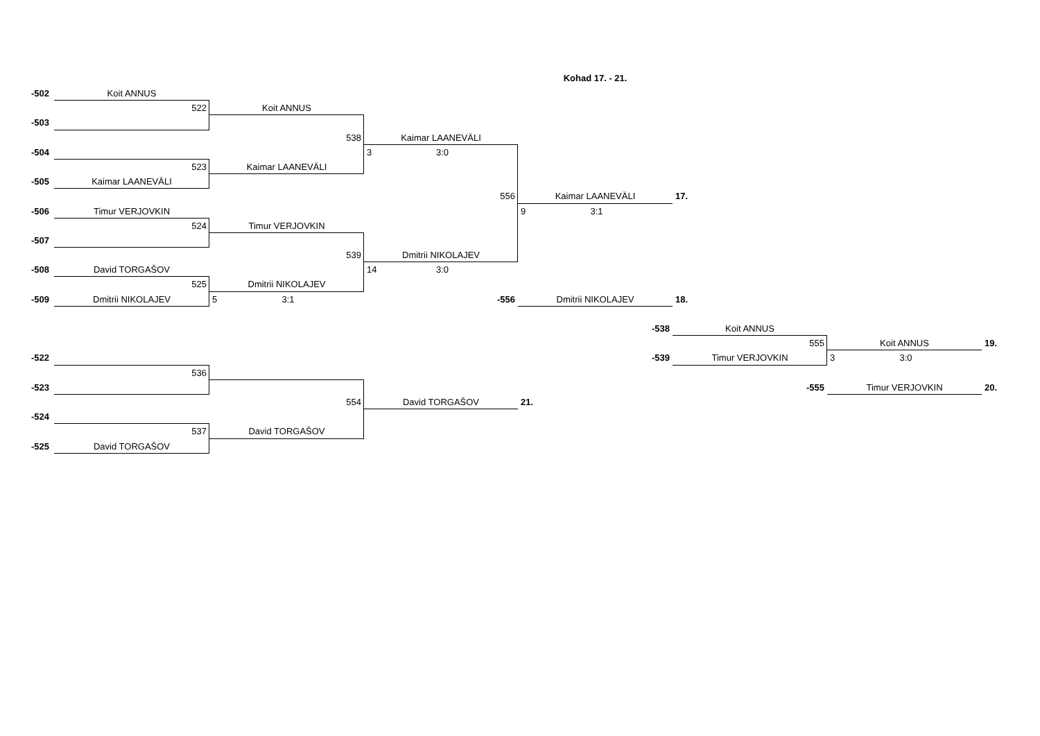Kohad 17. - 21.
-502
Koit ANNUS
522
Koit ANNUS
-503
538
Kaimar LAANEVÄLI
-504
3 3:0
523
Kaimar LAANEVÄLI
-505
Kaimar LAANEVÄLI
556
Kaimar LAANEVÄLI
17.
-506
Timur VERJOVKIN
9 3:1
524
Timur VERJOVKIN
-507
539
Dmitrii NIKOLAJEV
-508
David TORGAŠOV
14 3:0
525
Dmitrii NIKOLAJEV
-509
Dmitrii NIKOLAJEV
5 3:1
-556
Dmitrii NIKOLAJEV
18.
-538
Koit ANNUS
555
Koit ANNUS
19.
-522
-539
Timur VERJOVKIN
3 3:0
536
-523
-555
Timur VERJOVKIN
20.
554
David TORGAŠOV
21.
-524
537
David TORGAŠOV
-525
David TORGAŠOV